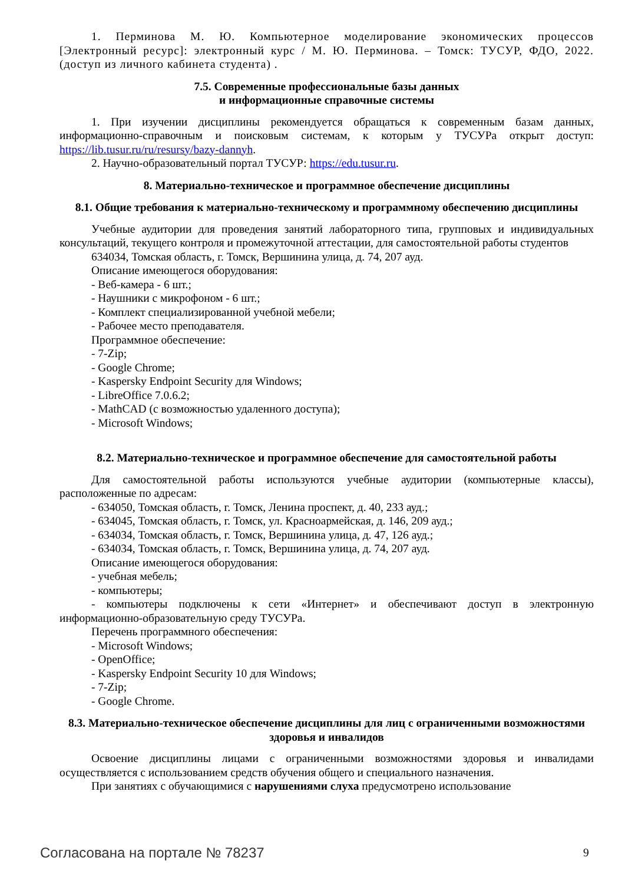1. Перминова М. Ю. Компьютерное моделирование экономических процессов [Электронный ресурс]: электронный курс / М. Ю. Перминова. – Томск: ТУСУР, ФДО, 2022. (доступ из личного кабинета студента) .
7.5. Современные профессиональные базы данных
и информационные справочные системы
1. При изучении дисциплины рекомендуется обращаться к современным базам данных, информационно-справочным и поисковым системам, к которым у ТУСУРа открыт доступ: https://lib.tusur.ru/ru/resursy/bazy-dannyh.
2. Научно-образовательный портал ТУСУР: https://edu.tusur.ru.
8. Материально-техническое и программное обеспечение дисциплины
8.1. Общие требования к материально-техническому и программному обеспечению дисциплины
Учебные аудитории для проведения занятий лабораторного типа, групповых и индивидуальных консультаций, текущего контроля и промежуточной аттестации, для самостоятельной работы студентов
634034, Томская область, г. Томск, Вершинина улица, д. 74, 207 ауд.
Описание имеющегося оборудования:
- Веб-камера - 6 шт.;
- Наушники с микрофоном - 6 шт.;
- Комплект специализированной учебной мебели;
- Рабочее место преподавателя.
Программное обеспечение:
- 7-Zip;
- Google Chrome;
- Kaspersky Endpoint Security для Windows;
- LibreOffice 7.0.6.2;
- MathCAD (с возможностью удаленного доступа);
- Microsoft Windows;
8.2. Материально-техническое и программное обеспечение для самостоятельной работы
Для самостоятельной работы используются учебные аудитории (компьютерные классы), расположенные по адресам:
- 634050, Томская область, г. Томск, Ленина проспект, д. 40, 233 ауд.;
- 634045, Томская область, г. Томск, ул. Красноармейская, д. 146, 209 ауд.;
- 634034, Томская область, г. Томск, Вершинина улица, д. 47, 126 ауд.;
- 634034, Томская область, г. Томск, Вершинина улица, д. 74, 207 ауд.
Описание имеющегося оборудования:
- учебная мебель;
- компьютеры;
- компьютеры подключены к сети «Интернет» и обеспечивают доступ в электронную информационно-образовательную среду ТУСУРа.
Перечень программного обеспечения:
- Microsoft Windows;
- OpenOffice;
- Kaspersky Endpoint Security 10 для Windows;
- 7-Zip;
- Google Chrome.
8.3. Материально-техническое обеспечение дисциплины для лиц с ограниченными возможностями здоровья и инвалидов
Освоение дисциплины лицами с ограниченными возможностями здоровья и инвалидами осуществляется с использованием средств обучения общего и специального назначения.
При занятиях с обучающимися с нарушениями слуха предусмотрено использование
Согласована на портале № 78237 9